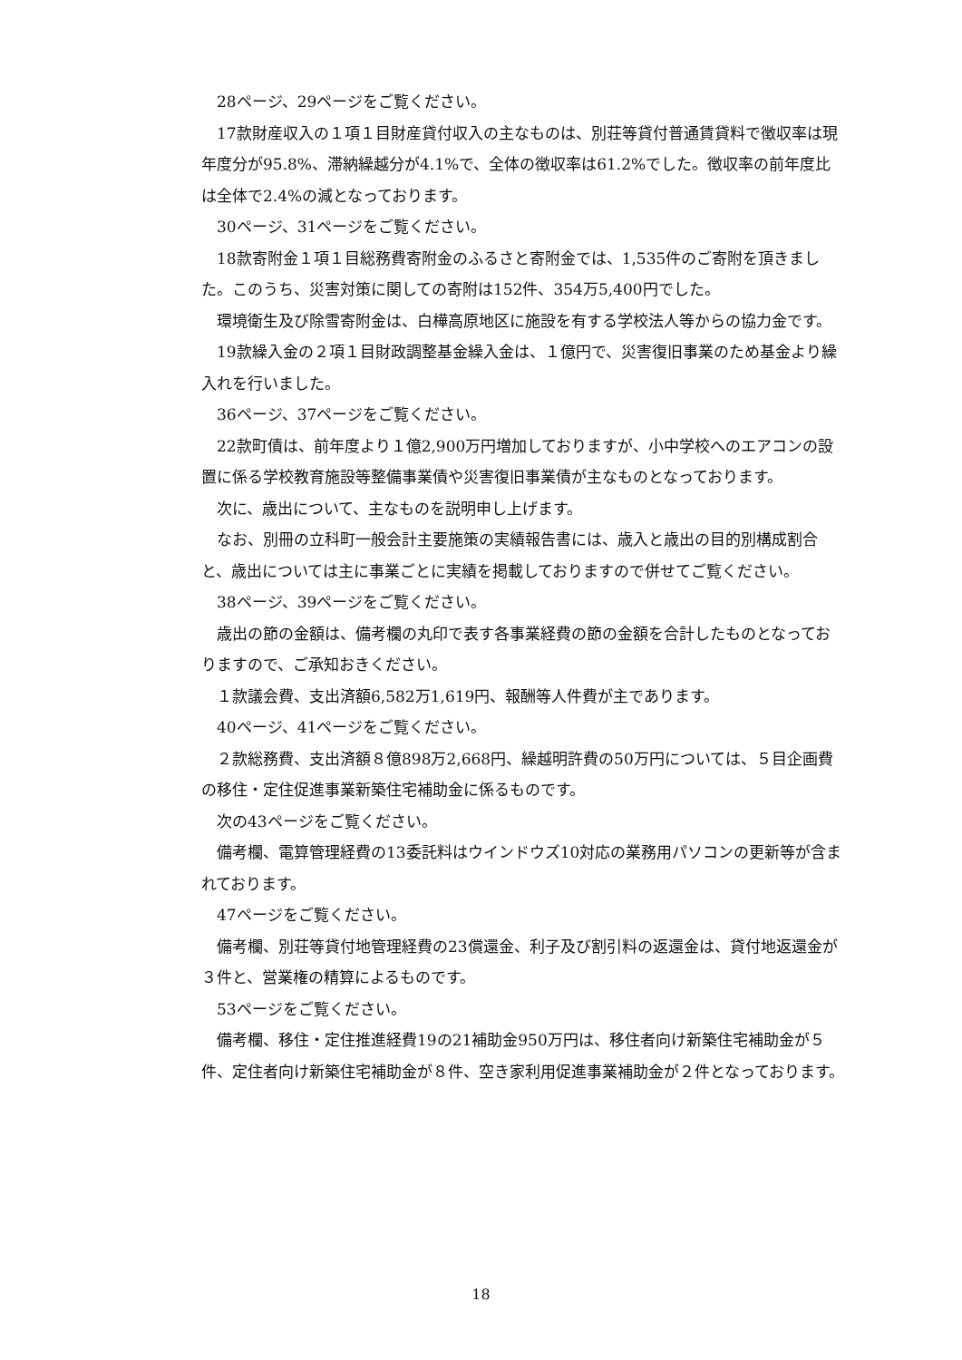28ページ、29ページをご覧ください。
17款財産収入の１項１目財産貸付収入の主なものは、別荘等貸付普通賃貸料で徴収率は現年度分が95.8%、滞納繰越分が4.1%で、全体の徴収率は61.2%でした。徴収率の前年度比は全体で2.4%の減となっております。
30ページ、31ページをご覧ください。
18款寄附金１項１目総務費寄附金のふるさと寄附金では、1,535件のご寄附を頂きました。このうち、災害対策に関しての寄附は152件、354万5,400円でした。
環境衛生及び除雪寄附金は、白樺高原地区に施設を有する学校法人等からの協力金です。
19款繰入金の２項１目財政調整基金繰入金は、１億円で、災害復旧事業のため基金より繰入れを行いました。
36ページ、37ページをご覧ください。
22款町債は、前年度より１億2,900万円増加しておりますが、小中学校へのエアコンの設置に係る学校教育施設等整備事業債や災害復旧事業債が主なものとなっております。
次に、歳出について、主なものを説明申し上げます。
なお、別冊の立科町一般会計主要施策の実績報告書には、歳入と歳出の目的別構成割合と、歳出については主に事業ごとに実績を掲載しておりますので併せてご覧ください。
38ページ、39ページをご覧ください。
歳出の節の金額は、備考欄の丸印で表す各事業経費の節の金額を合計したものとなっておりますので、ご承知おきください。
１款議会費、支出済額6,582万1,619円、報酬等人件費が主であります。
40ページ、41ページをご覧ください。
２款総務費、支出済額８億898万2,668円、繰越明許費の50万円については、５目企画費の移住・定住促進事業新築住宅補助金に係るものです。
次の43ページをご覧ください。
備考欄、電算管理経費の13委託料はウインドウズ10対応の業務用パソコンの更新等が含まれております。
47ページをご覧ください。
備考欄、別荘等貸付地管理経費の23償還金、利子及び割引料の返還金は、貸付地返還金が３件と、営業権の精算によるものです。
53ページをご覧ください。
備考欄、移住・定住推進経費19の21補助金950万円は、移住者向け新築住宅補助金が５件、定住者向け新築住宅補助金が８件、空き家利用促進事業補助金が２件となっております。
18